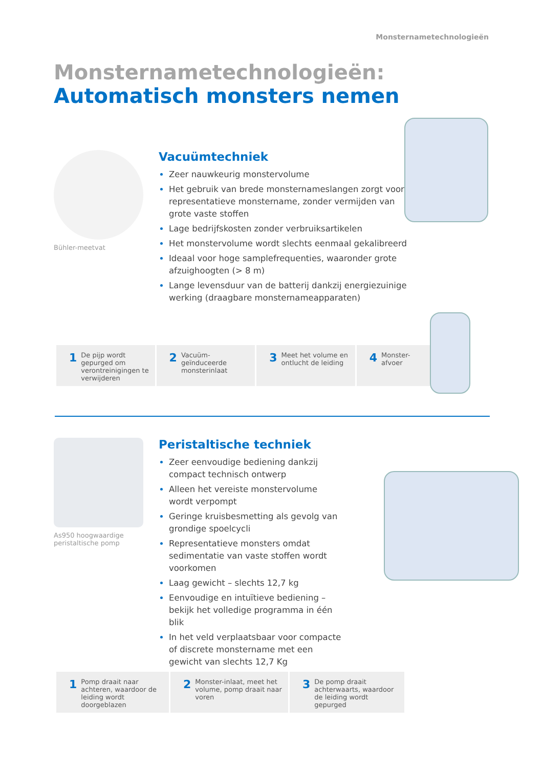Monsternametechnologieën
Monsternametechnologieën:
Automatisch monsters nemen
Bühler-meetvat
Vacuümtechniek
Zeer nauwkeurig monstervolume
Het gebruik van brede monsternameslangen zorgt voor representatieve monstername, zonder vermijden van grote vaste stoffen
Lage bedrijfskosten zonder verbruiksartikelen
Het monstervolume wordt slechts eenmaal gekalibreerd
Ideaal voor hoge samplefrequenties, waaronder grote afzuighoogten (> 8 m)
Lange levensduur van de batterij dankzij energiezuinige werking (draagbare monsternameapparaten)
1 De pijp wordt gepurged om verontreinigingen te verwijderen
2 Vacuüm-geïnduceerde monsterinlaat
3 Meet het volume en ontlucht de leiding
4 Monster-afvoer
As950 hoogwaardige peristaltische pomp
Peristaltische techniek
Zeer eenvoudige bediening dankzij compact technisch ontwerp
Alleen het vereiste monstervolume wordt verpompt
Geringe kruisbesmetting als gevolg van grondige spoelcycli
Representatieve monsters omdat sedimentatie van vaste stoffen wordt voorkomen
Laag gewicht – slechts 12,7 kg
Eenvoudige en intuïtieve bediening – bekijk het volledige programma in één blik
In het veld verplaatsbaar voor compacte of discrete monstername met een gewicht van slechts 12,7 Kg
1 Pomp draait naar achteren, waardoor de leiding wordt doorgeblazen
2 Monster-inlaat, meet het volume, pomp draait naar voren
3 De pomp draait achterwaarts, waardoor de leiding wordt gepurged